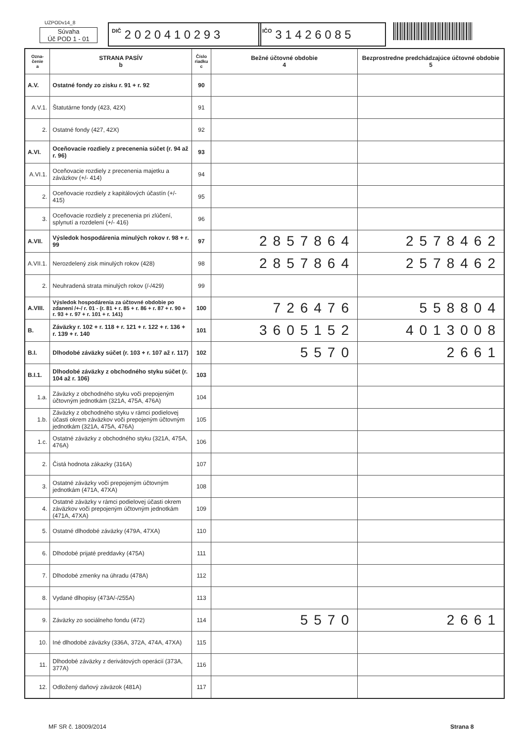UZPODv14_8
Súvaha
Úč POD 1 - 01
DIČ 2 0 2 0 4 1 0 2 9 3
IČO 3 1 4 2 6 0 8 5
| Ozna- čenie a | STRANA PASÍV b | Číslo riadku c | Bežné účtovné obdobie 4 | Bezprostredne predchádzajúce účtovné obdobie 5 |
| --- | --- | --- | --- | --- |
| A.V. | Ostatné fondy zo zisku r. 91 + r. 92 | 90 | | |
| A.V.1. | Štatutárne fondy (423, 42X) | 91 | | |
| 2. | Ostatné fondy (427, 42X) | 92 | | |
| A.VI. | Oceňovacie rozdiely z precenenia súčet (r. 94 až r. 96) | 93 | | |
| A.VI.1. | Oceňovacie rozdiely z precenenia majetku a záväzkov (+/- 414) | 94 | | |
| 2. | Oceňovacie rozdiely z kapitálových účastín (+/- 415) | 95 | | |
| 3. | Oceňovacie rozdiely z precenenia pri zlúčení, splynutí a rozdelení (+/- 416) | 96 | | |
| A.VII. | Výsledok hospodárenia minulých rokov r. 98 + r. 99 | 97 | 2857864 | 2578462 |
| A.VII.1. | Nerozdelený zisk minulých rokov (428) | 98 | 2857864 | 2578462 |
| 2. | Neuhradená strata minulých rokov (/-/429) | 99 | | |
| A.VIII. | Výsledok hospodárenia za účtovné obdobie po zdanení /+-/ r. 01 - (r. 81 + r. 85 + r. 86 + r. 87 + r. 90 + r. 93 + r. 97 + r. 101 + r. 141) | 100 | 726476 | 558804 |
| B. | Záväzky r. 102 + r. 118 + r. 121 + r. 122 + r. 136 + r. 139 + r. 140 | 101 | 3605152 | 4013008 |
| B.I. | Dlhodobé záväzky súčet (r. 103 + r. 107 až r. 117) | 102 | 5570 | 2661 |
| B.I.1. | Dlhodobé záväzky z obchodného styku súčet (r. 104 až r. 106) | 103 | | |
| 1.a. | Záväzky z obchodného styku voči prepojeným účtovným jednotkám (321A, 475A, 476A) | 104 | | |
| 1.b. | Záväzky z obchodného styku v rámci podielovej účasti okrem záväzkov voči prepojeným účtovným jednotkám (321A, 475A, 476A) | 105 | | |
| 1.c. | Ostatné záväzky z obchodného styku (321A, 475A, 476A) | 106 | | |
| 2. | Čistá hodnota zákazky (316A) | 107 | | |
| 3. | Ostatné záväzky voči prepojeným účtovným jednotkám (471A, 47XA) | 108 | | |
| 4. | Ostatné záväzky v rámci podielovej účasti okrem záväzkov voči prepojeným účtovným jednotkám (471A, 47XA) | 109 | | |
| 5. | Ostatné dlhodobé záväzky (479A, 47XA) | 110 | | |
| 6. | Dlhodobé prijaté preddavky (475A) | 111 | | |
| 7. | Dlhodobé zmenky na úhradu (478A) | 112 | | |
| 8. | Vydané dlhopisy (473A/-/255A) | 113 | | |
| 9. | Záväzky zo sociálneho fondu (472) | 114 | 5570 | 2661 |
| 10. | Iné dlhodobé záväzky (336A, 372A, 474A, 47XA) | 115 | | |
| 11. | Dlhodobé záväzky z derivátových operácií (373A, 377A) | 116 | | |
| 12. | Odložený daňový záväzok (481A) | 117 | | |
MF SR č. 18009/2014 Strana 8